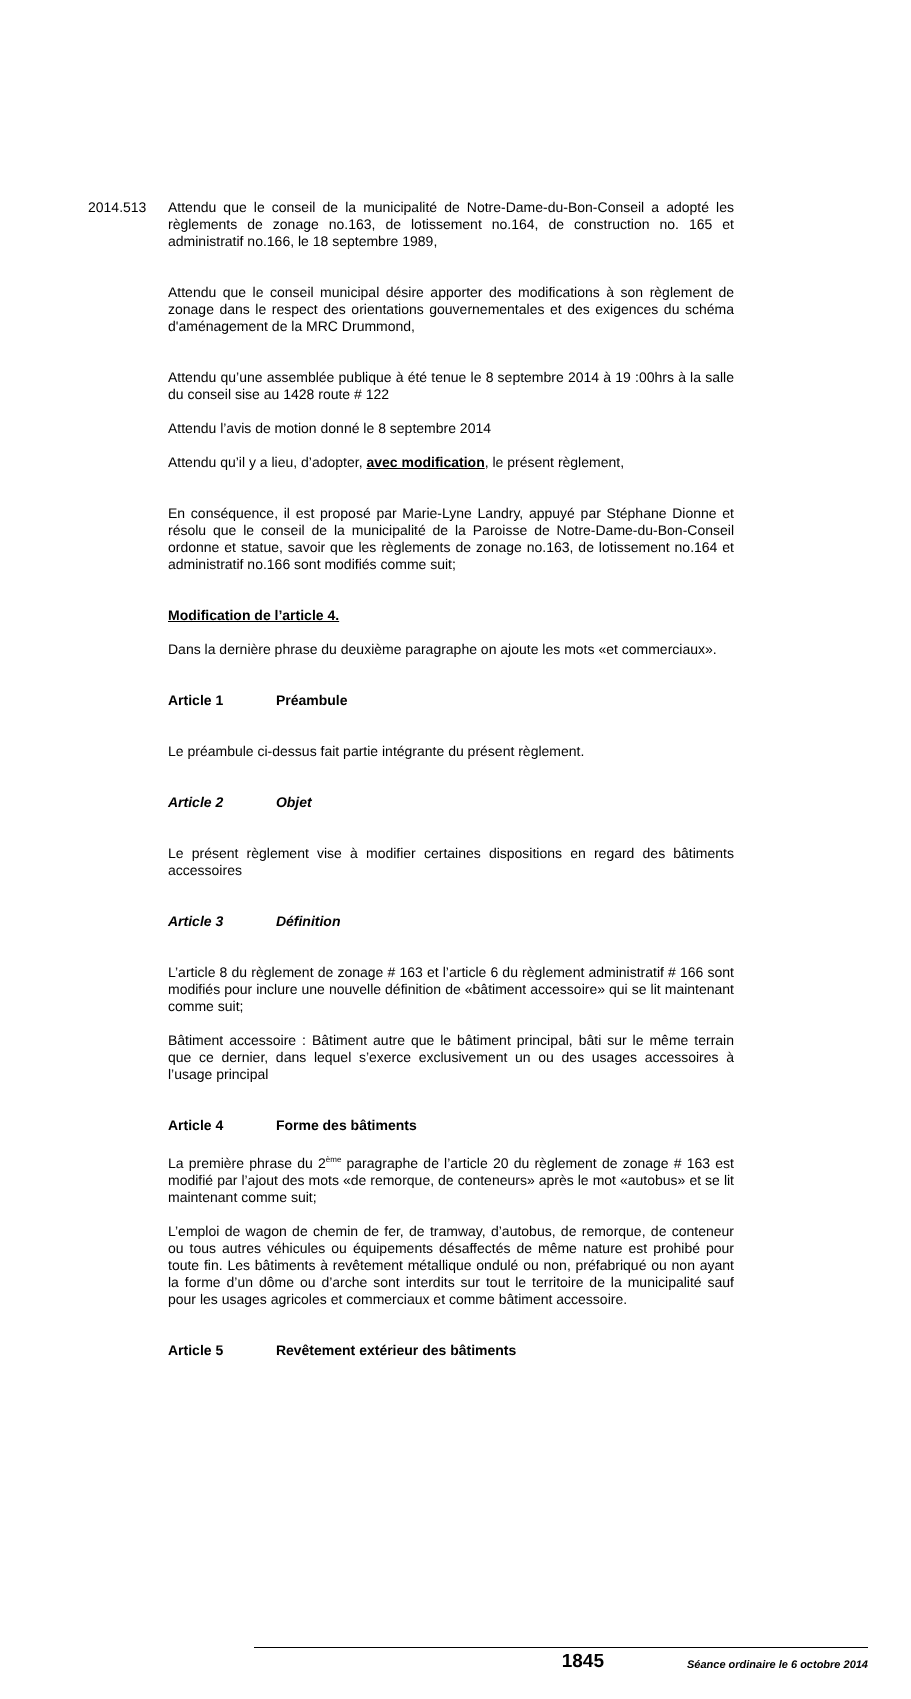2014.513 Attendu que le conseil de la municipalité de Notre-Dame-du-Bon-Conseil a adopté les règlements de zonage no.163, de lotissement no.164, de construction no. 165 et administratif no.166, le 18 septembre 1989,
Attendu que le conseil municipal désire apporter des modifications à son règlement de zonage dans le respect des orientations gouvernementales et des exigences du schéma d'aménagement de la MRC Drummond,
Attendu qu’une assemblée publique à été tenue le 8 septembre 2014 à 19 :00hrs à la salle du conseil sise au 1428 route # 122
Attendu l’avis de motion donné le 8 septembre 2014
Attendu qu’il y a lieu, d’adopter, avec modification, le présent règlement,
En conséquence, il est proposé par Marie-Lyne Landry, appuyé par Stéphane Dionne et résolu que le conseil de la municipalité de la Paroisse de Notre-Dame-du-Bon-Conseil ordonne et statue, savoir que les règlements de zonage no.163, de lotissement no.164 et administratif no.166 sont modifiés comme suit;
Modification de l’article 4.
Dans la dernière phrase du deuxième paragraphe on ajoute les mots «et commerciaux».
Article 1 Préambule
Le préambule ci-dessus fait partie intégrante du présent règlement.
Article 2 Objet
Le présent règlement vise à modifier certaines dispositions en regard des bâtiments accessoires
Article 3 Définition
L’article 8 du règlement de zonage # 163 et l’article 6 du règlement administratif # 166 sont modifiés pour inclure une nouvelle définition de «bâtiment accessoire» qui se lit maintenant comme suit;
Bâtiment accessoire : Bâtiment autre que le bâtiment principal, bâti sur le même terrain que ce dernier, dans lequel s’exerce exclusivement un ou des usages accessoires à l’usage principal
Article 4 Forme des bâtiments
La première phrase du 2<sup>ème</sup> paragraphe de l’article 20 du règlement de zonage # 163 est modifié par l’ajout des mots «de remorque, de conteneurs» après le mot «autobus» et se lit maintenant comme suit;
L’emploi de wagon de chemin de fer, de tramway, d’autobus, de remorque, de conteneur ou tous autres véhicules ou équipements désaffectés de même nature est prohibé pour toute fin. Les bâtiments à revêtement métallique ondulé ou non, préfabriqué ou non ayant la forme d’un dôme ou d’arche sont interdits sur tout le territoire de la municipalité sauf pour les usages agricoles et commerciaux et comme bâtiment accessoire.
Article 5 Revêtement extérieur des bâtiments
1845
Séance ordinaire le 6 octobre 2014